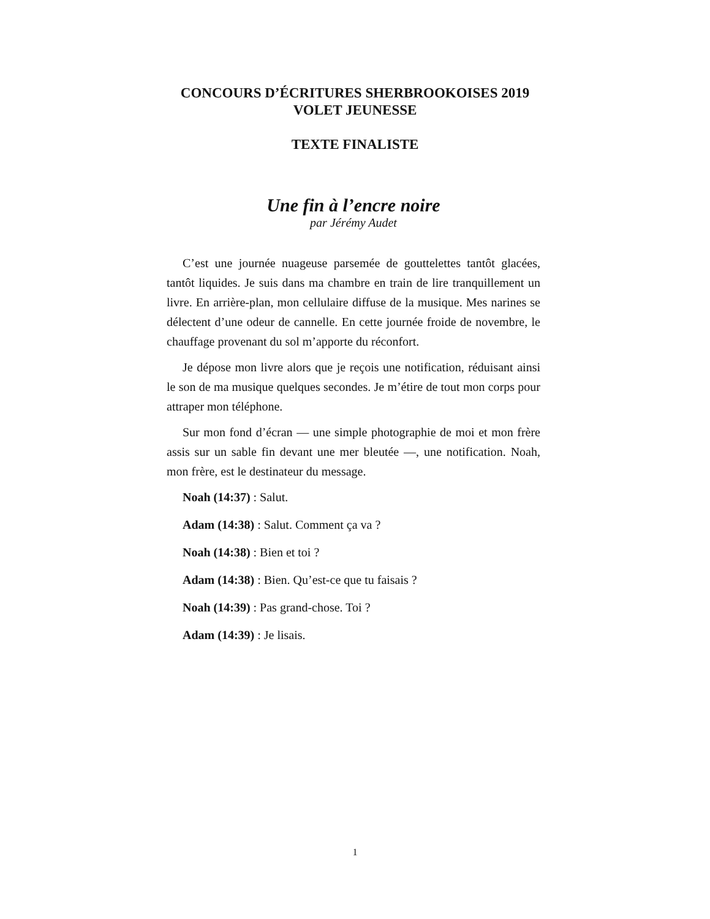CONCOURS D’ÉCRITURES SHERBROOKOISES 2019
VOLET JEUNESSE
TEXTE FINALISTE
Une fin à l’encre noire
par Jérémy Audet
C’est une journée nuageuse parsemée de gouttelettes tantôt glacées, tantôt liquides. Je suis dans ma chambre en train de lire tranquillement un livre. En arrière-plan, mon cellulaire diffuse de la musique. Mes narines se délectent d’une odeur de cannelle. En cette journée froide de novembre, le chauffage provenant du sol m’apporte du réconfort.
Je dépose mon livre alors que je reçois une notification, réduisant ainsi le son de ma musique quelques secondes. Je m’étire de tout mon corps pour attraper mon téléphone.
Sur mon fond d’écran — une simple photographie de moi et mon frère assis sur un sable fin devant une mer bleutée —, une notification. Noah, mon frère, est le destinateur du message.
Noah (14:37) : Salut.
Adam (14:38) : Salut. Comment ça va ?
Noah (14:38) : Bien et toi ?
Adam (14:38) : Bien. Qu’est-ce que tu faisais ?
Noah (14:39) : Pas grand-chose. Toi ?
Adam (14:39) : Je lisais.
1